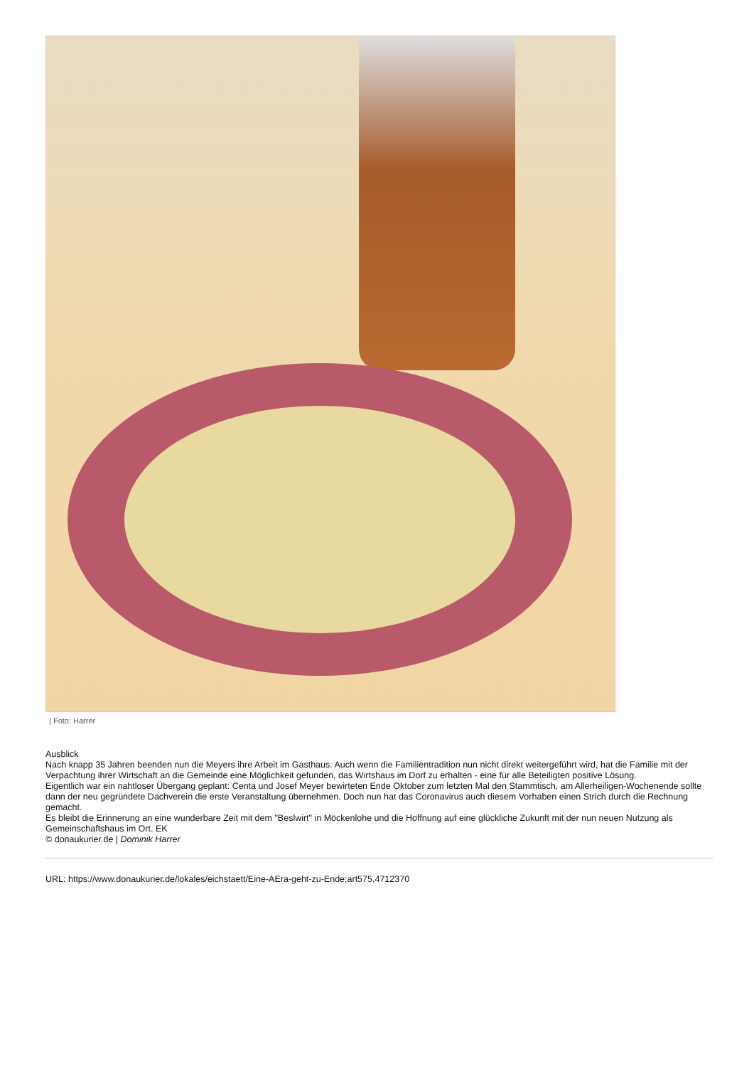| Foto: Harrer
Ausblick
Nach knapp 35 Jahren beenden nun die Meyers ihre Arbeit im Gasthaus. Auch wenn die Familientradition nun nicht direkt weitergeführt wird, hat die Familie mit der Verpachtung ihrer Wirtschaft an die Gemeinde eine Möglichkeit gefunden, das Wirtshaus im Dorf zu erhalten - eine für alle Beteiligten positive Lösung.
Eigentlich war ein nahtloser Übergang geplant: Centa und Josef Meyer bewirteten Ende Oktober zum letzten Mal den Stammtisch, am Allerheiligen-Wochenende sollte dann der neu gegründete Dachverein die erste Veranstaltung übernehmen. Doch nun hat das Coronavirus auch diesem Vorhaben einen Strich durch die Rechnung gemacht.
Es bleibt die Erinnerung an eine wunderbare Zeit mit dem "Beslwirt" in Möckenlohe und die Hoffnung auf eine glückliche Zukunft mit der nun neuen Nutzung als Gemeinschaftshaus im Ort. EK
© donaukurier.de | Dominik Harrer
URL: https://www.donaukurier.de/lokales/eichstaett/Eine-AEra-geht-zu-Ende;art575,4712370